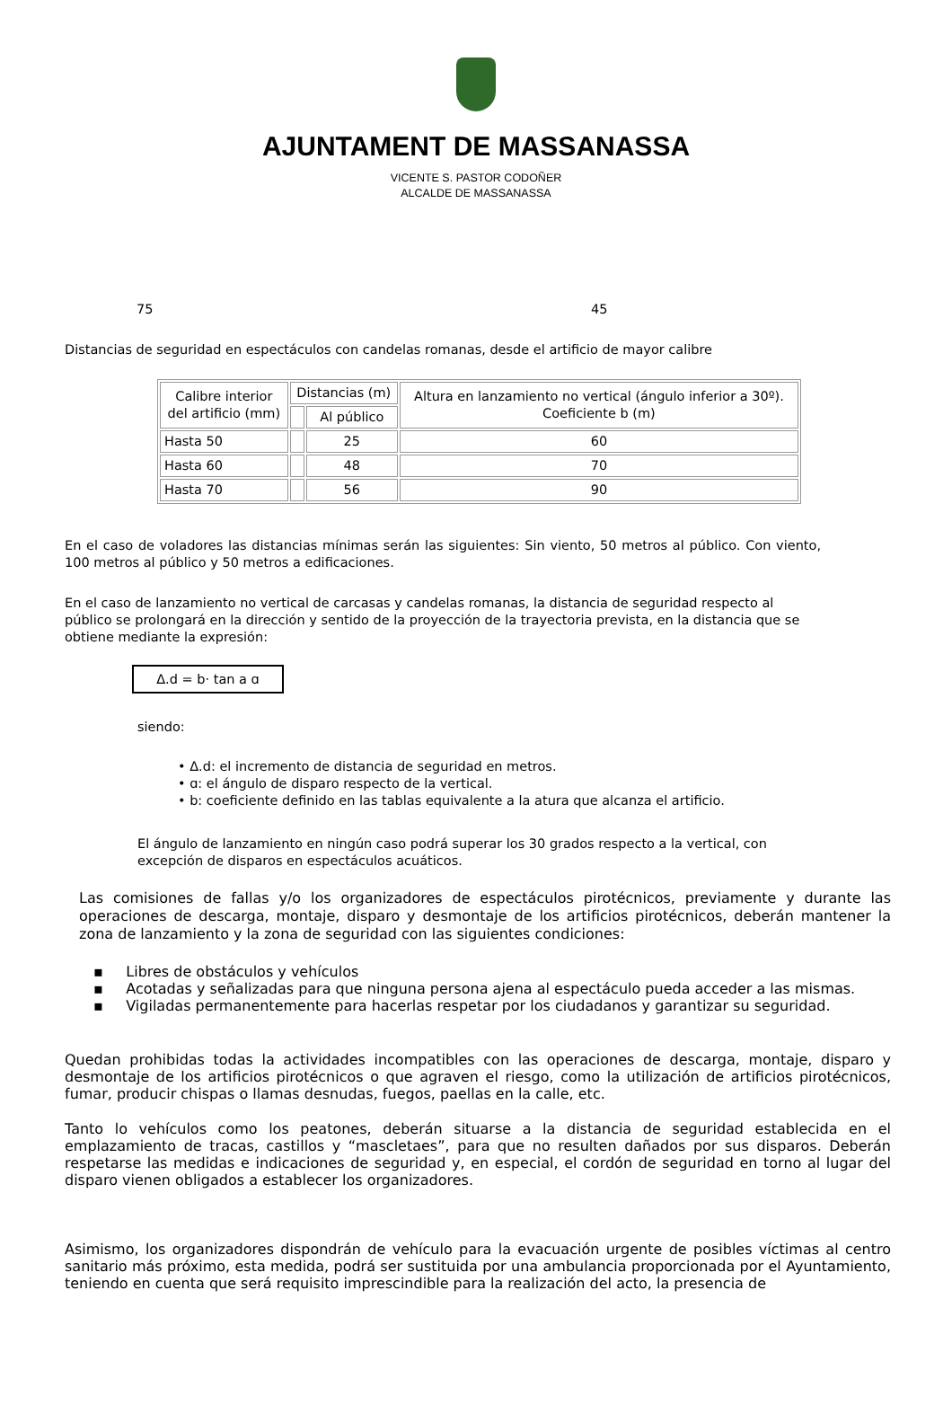AJUNTAMENT DE MASSANASSA
VICENTE S. PASTOR CODOÑER
ALCALDE DE MASSANASSA
75 45
Distancias de seguridad en espectáculos con candelas romanas, desde el artificio de mayor calibre
| Calibre interior del artificio (mm) | Distancias (m) | | Altura en lanzamiento no vertical (ángulo inferior a 30º). Coeficiente b (m) |
| | | Al público | |
| Hasta 50 | | 25 | 60 |
| Hasta 60 | | 48 | 70 |
| Hasta 70 | | 56 | 90 |
En el caso de voladores las distancias mínimas serán las siguientes: Sin viento, 50 metros al público. Con viento, 100 metros al público y 50 metros a edificaciones.
En el caso de lanzamiento no vertical de carcasas y candelas romanas, la distancia de seguridad respecto al público se prolongará en la dirección y sentido de la proyección de la trayectoria prevista, en la distancia que se obtiene mediante la expresión:
Δ.d = b· tan a ɑ
siendo:
• Δ.d: el incremento de distancia de seguridad en metros.
• ɑ: el ángulo de disparo respecto de la vertical.
• b: coeficiente definido en las tablas equivalente a la atura que alcanza el artificio.
El ángulo de lanzamiento en ningún caso podrá superar los 30 grados respecto a la vertical, con excepción de disparos en espectáculos acuáticos.
Las comisiones de fallas y/o los organizadores de espectáculos pirotécnicos, previamente y durante las operaciones de descarga, montaje, disparo y desmontaje de los artificios pirotécnicos, deberán mantener la zona de lanzamiento y la zona de seguridad con las siguientes condiciones:
▪ Libres de obstáculos y vehículos
▪ Acotadas y señalizadas para que ninguna persona ajena al espectáculo pueda acceder a las mismas.
▪ Vigiladas permanentemente para hacerlas respetar por los ciudadanos y garantizar su seguridad.
Quedan prohibidas todas la actividades incompatibles con las operaciones de descarga, montaje, disparo y desmontaje de los artificios pirotécnicos o que agraven el riesgo, como la utilización de artificios pirotécnicos, fumar, producir chispas o llamas desnudas, fuegos, paellas en la calle, etc.
Tanto lo vehículos como los peatones, deberán situarse a la distancia de seguridad establecida en el emplazamiento de tracas, castillos y “mascletaes”, para que no resulten dañados por sus disparos. Deberán respetarse las medidas e indicaciones de seguridad y, en especial, el cordón de seguridad en torno al lugar del disparo vienen obligados a establecer los organizadores.
Asimismo, los organizadores dispondrán de vehículo para la evacuación urgente de posibles víctimas al centro sanitario más próximo, esta medida, podrá ser sustituida por una ambulancia proporcionada por el Ayuntamiento, teniendo en cuenta que será requisito imprescindible para la realización del acto, la presencia de